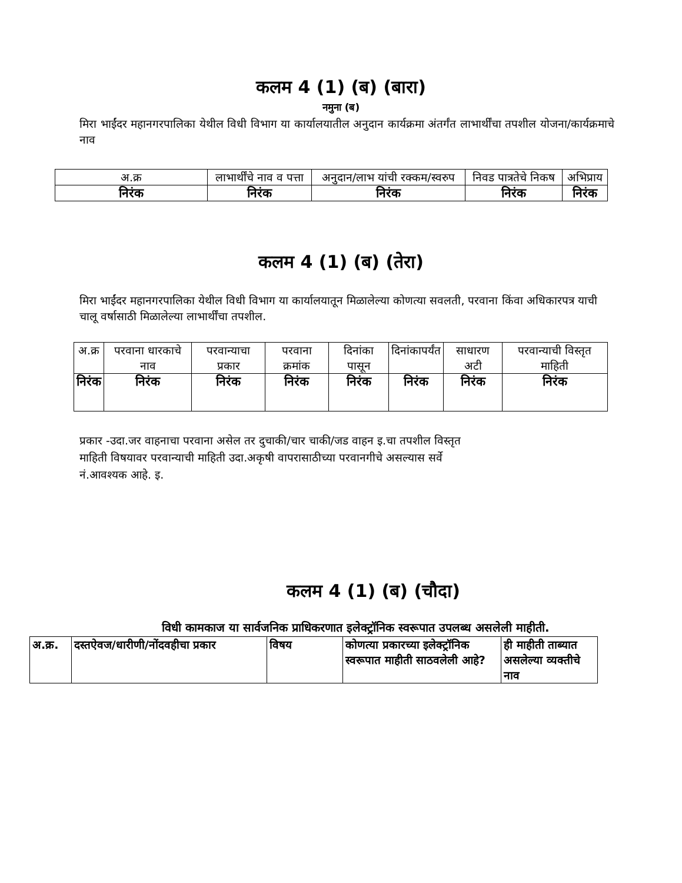कलम 4 (1) (ब) (बारा)
नमुना (ब)
मिरा भाईंदर महानगरपालिका येथील विधी विभाग या कार्यालयातील अनुदान कार्यक्रमा अंतर्गंत लाभार्थींचा तपशील योजना/कार्यक्रमाचे नाव
| अ.क्र | लाभार्थींचे नाव व पत्ता | अनुदान/लाभ यांची रक्कम/स्वरुप | निवड पात्रतेचे निकष | अभिप्राय |
| --- | --- | --- | --- | --- |
| निरंक | निरंक | निरंक | निरंक | निरंक |
कलम 4 (1) (ब) (तेरा)
मिरा भाईंदर महानगरपालिका येथील विधी विभाग या कार्यालयातून मिळालेल्या कोणत्या सवलती, परवाना किंवा अधिकारपत्र याची चालू वर्षासाठी मिळालेल्या लाभार्थींचा तपशील.
| अ.क्र | परवाना धारकाचे नाव | परवान्याचा प्रकार | परवाना क्रमांक | दिनांका पासून | दिनांकापर्यंत | साधारण अटी | परवान्याची विस्तृत माहिती |
| --- | --- | --- | --- | --- | --- | --- | --- |
| निरंक | निरंक | निरंक | निरंक | निरंक | निरंक | निरंक | निरंक |
प्रकार -उदा.जर वाहनाचा परवाना असेल तर दुचाकी/चार चाकी/जड वाहन इ.चा तपशील विस्तृत
माहिती विषयावर परवान्याची माहिती उदा.अकृषी वापरासाठीच्या परवानगीचे असल्यास सर्वे
नं.आवश्यक आहे. इ.
कलम 4 (1) (ब) (चौदा)
विधी कामकाज या सार्वजनिक प्राधिकरणात इलेक्ट्रॉनिक स्वरूपात उपलब्ध असलेली माहीती.
| अ.क्र. | दस्तऐवज/धारीणी/नोंदवहीचा प्रकार | विषय | कोणत्या प्रकारच्या इलेक्ट्रॉनिक स्वरूपात माहीती साठवलेली आहे? | ही माहीती ताब्यात असलेल्या व्यक्तीचे नाव |
| --- | --- | --- | --- | --- |